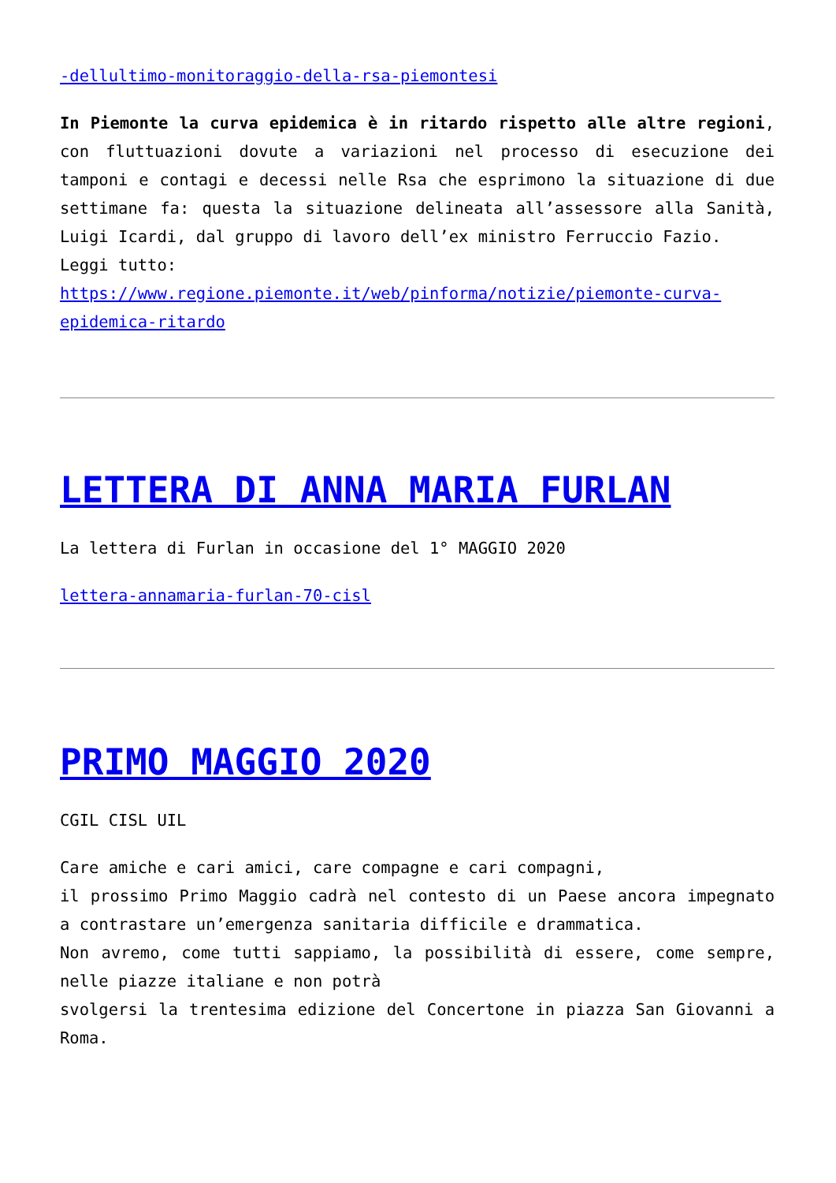-dellultimo-monitoraggio-della-rsa-piemontesi
In Piemonte la curva epidemica è in ritardo rispetto alle altre regioni, con fluttuazioni dovute a variazioni nel processo di esecuzione dei tamponi e contagi e decessi nelle Rsa che esprimono la situazione di due settimane fa: questa la situazione delineata all’assessore alla Sanità, Luigi Icardi, dal gruppo di lavoro dell’ex ministro Ferruccio Fazio.
Leggi tutto:
https://www.regione.piemonte.it/web/pinforma/notizie/piemonte-curva-epidemica-ritardo
LETTERA DI ANNA MARIA FURLAN
La lettera di Furlan in occasione del 1° MAGGIO 2020
lettera-annamaria-furlan-70-cisl
PRIMO MAGGIO 2020
CGIL CISL UIL
Care amiche e cari amici, care compagne e cari compagni,
il prossimo Primo Maggio cadrà nel contesto di un Paese ancora impegnato a contrastare un’emergenza sanitaria difficile e drammatica.
Non avremo, come tutti sappiamo, la possibilità di essere, come sempre, nelle piazze italiane e non potrà
svolgersi la trentesima edizione del Concertone in piazza San Giovanni a Roma.